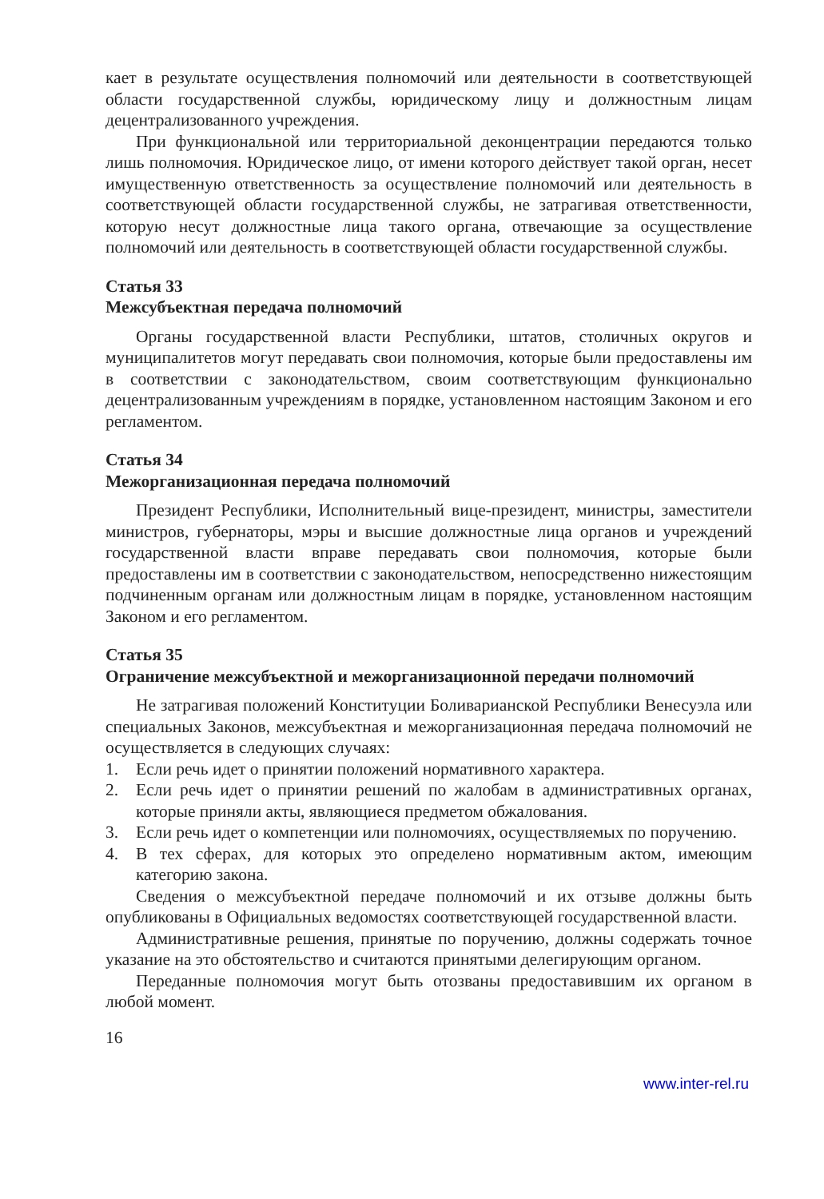кает в результате осуществления полномочий или деятельности в соответствующей области государственной службы, юридическому лицу и должностным лицам децентрализованного учреждения.
При функциональной или территориальной деконцентрации передаются только лишь полномочия. Юридическое лицо, от имени которого действует такой орган, несет имущественную ответственность за осуществление полномочий или деятельность в соответствующей области государственной службы, не затрагивая ответственности, которую несут должностные лица такого органа, отвечающие за осуществление полномочий или деятельность в соответствующей области государственной службы.
Статья 33
Межсубъектная передача полномочий
Органы государственной власти Республики, штатов, столичных округов и муниципалитетов могут передавать свои полномочия, которые были предоставлены им в соответствии с законодательством, своим соответствующим функционально децентрализованным учреждениям в порядке, установленном настоящим Законом и его регламентом.
Статья 34
Межорганизационная передача полномочий
Президент Республики, Исполнительный вице-президент, министры, заместители министров, губернаторы, мэры и высшие должностные лица органов и учреждений государственной власти вправе передавать свои полномочия, которые были предоставлены им в соответствии с законодательством, непосредственно нижестоящим подчиненным органам или должностным лицам в порядке, установленном настоящим Законом и его регламентом.
Статья 35
Ограничение межсубъектной и межорганизационной передачи полномочий
Не затрагивая положений Конституции Боливарианской Республики Венесуэла или специальных Законов, межсубъектная и межорганизационная передача полномочий не осуществляется в следующих случаях:
1. Если речь идет о принятии положений нормативного характера.
2. Если речь идет о принятии решений по жалобам в административных органах, которые приняли акты, являющиеся предметом обжалования.
3. Если речь идет о компетенции или полномочиях, осуществляемых по поручению.
4. В тех сферах, для которых это определено нормативным актом, имеющим категорию закона.
Сведения о межсубъектной передаче полномочий и их отзыве должны быть опубликованы в Официальных ведомостях соответствующей государственной власти.
Административные решения, принятые по поручению, должны содержать точное указание на это обстоятельство и считаются принятыми делегирующим органом.
Переданные полномочия могут быть отозваны предоставившим их органом в любой момент.
16
www.inter-rel.ru